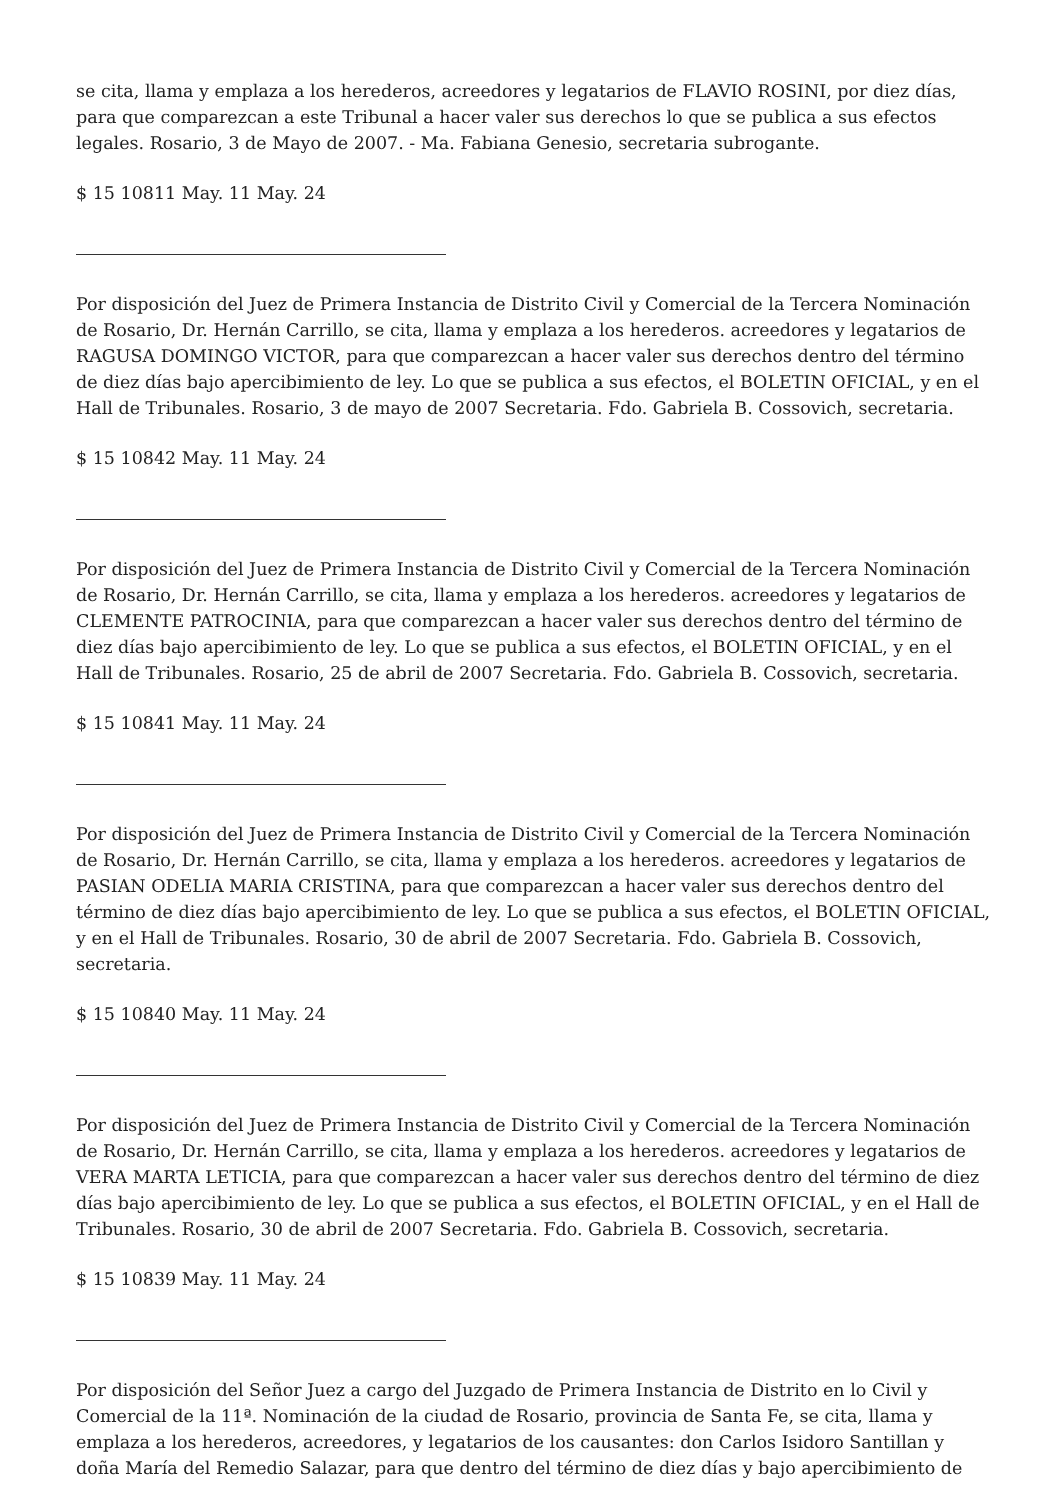se cita, llama y emplaza a los herederos, acreedores y legatarios de FLAVIO ROSINI, por diez días, para que comparezcan a este Tribunal a hacer valer sus derechos lo que se publica a sus efectos legales. Rosario, 3 de Mayo de 2007. - Ma. Fabiana Genesio, secretaria subrogante.
$ 15 10811 May. 11 May. 24
Por disposición del Juez de Primera Instancia de Distrito Civil y Comercial de la Tercera Nominación de Rosario, Dr. Hernán Carrillo, se cita, llama y emplaza a los herederos. acreedores y legatarios de RAGUSA DOMINGO VICTOR, para que comparezcan a hacer valer sus derechos dentro del término de diez días bajo apercibimiento de ley. Lo que se publica a sus efectos, el BOLETIN OFICIAL, y en el Hall de Tribunales. Rosario, 3 de mayo de 2007 Secretaria. Fdo. Gabriela B. Cossovich, secretaria.
$ 15 10842 May. 11 May. 24
Por disposición del Juez de Primera Instancia de Distrito Civil y Comercial de la Tercera Nominación de Rosario, Dr. Hernán Carrillo, se cita, llama y emplaza a los herederos. acreedores y legatarios de CLEMENTE PATROCINIA, para que comparezcan a hacer valer sus derechos dentro del término de diez días bajo apercibimiento de ley. Lo que se publica a sus efectos, el BOLETIN OFICIAL, y en el Hall de Tribunales. Rosario, 25 de abril de 2007 Secretaria. Fdo. Gabriela B. Cossovich, secretaria.
$ 15 10841 May. 11 May. 24
Por disposición del Juez de Primera Instancia de Distrito Civil y Comercial de la Tercera Nominación de Rosario, Dr. Hernán Carrillo, se cita, llama y emplaza a los herederos. acreedores y legatarios de PASIAN ODELIA MARIA CRISTINA, para que comparezcan a hacer valer sus derechos dentro del término de diez días bajo apercibimiento de ley. Lo que se publica a sus efectos, el BOLETIN OFICIAL, y en el Hall de Tribunales. Rosario, 30 de abril de 2007 Secretaria. Fdo. Gabriela B. Cossovich, secretaria.
$ 15 10840 May. 11 May. 24
Por disposición del Juez de Primera Instancia de Distrito Civil y Comercial de la Tercera Nominación de Rosario, Dr. Hernán Carrillo, se cita, llama y emplaza a los herederos. acreedores y legatarios de VERA MARTA LETICIA, para que comparezcan a hacer valer sus derechos dentro del término de diez días bajo apercibimiento de ley. Lo que se publica a sus efectos, el BOLETIN OFICIAL, y en el Hall de Tribunales. Rosario, 30 de abril de 2007 Secretaria. Fdo. Gabriela B. Cossovich, secretaria.
$ 15 10839 May. 11 May. 24
Por disposición del Señor Juez a cargo del Juzgado de Primera Instancia de Distrito en lo Civil y Comercial de la 11ª. Nominación de la ciudad de Rosario, provincia de Santa Fe, se cita, llama y emplaza a los herederos, acreedores, y legatarios de los causantes: don Carlos Isidoro Santillan y doña María del Remedio Salazar, para que dentro del término de diez días y bajo apercibimiento de